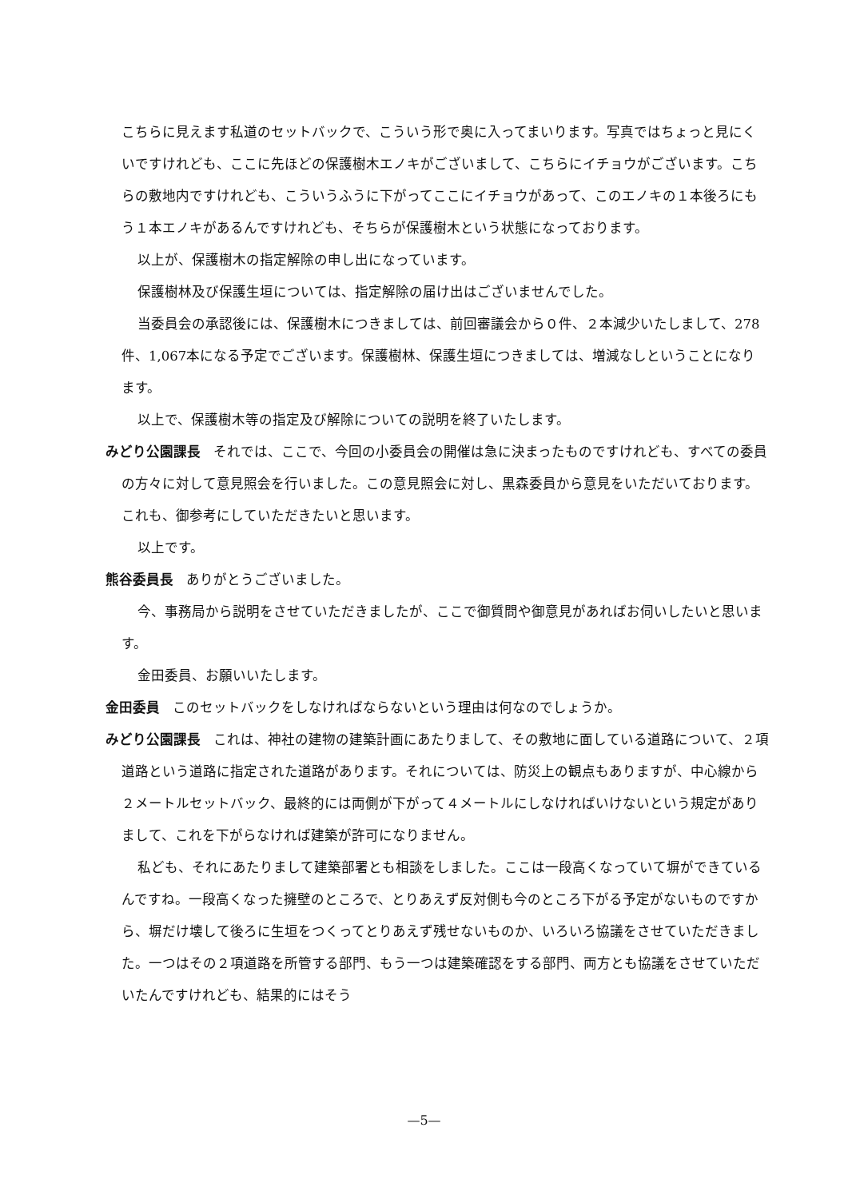こちらに見えます私道のセットバックで、こういう形で奥に入ってまいります。写真ではちょっと見にくいですけれども、ここに先ほどの保護樹木エノキがございまして、こちらにイチョウがございます。こちらの敷地内ですけれども、こういうふうに下がってここにイチョウがあって、このエノキの１本後ろにもう１本エノキがあるんですけれども、そちらが保護樹木という状態になっております。
以上が、保護樹木の指定解除の申し出になっています。
保護樹林及び保護生垣については、指定解除の届け出はございませんでした。
当委員会の承認後には、保護樹木につきましては、前回審議会から０件、２本減少いたしまして、278件、1,067本になる予定でございます。保護樹林、保護生垣につきましては、増減なしということになります。
以上で、保護樹木等の指定及び解除についての説明を終了いたします。
みどり公園課長 それでは、ここで、今回の小委員会の開催は急に決まったものですけれども、すべての委員の方々に対して意見照会を行いました。この意見照会に対し、黒森委員から意見をいただいております。これも、御参考にしていただきたいと思います。
以上です。
熊谷委員長 ありがとうございました。
今、事務局から説明をさせていただきましたが、ここで御質問や御意見があればお伺いしたいと思います。
金田委員、お願いいたします。
金田委員 このセットバックをしなければならないという理由は何なのでしょうか。
みどり公園課長 これは、神社の建物の建築計画にあたりまして、その敷地に面している道路について、２項道路という道路に指定された道路があります。それについては、防災上の観点もありますが、中心線から２メートルセットバック、最終的には両側が下がって４メートルにしなければいけないという規定がありまして、これを下がらなければ建築が許可になりません。
私ども、それにあたりまして建築部署とも相談をしました。ここは一段高くなっていて塀ができているんですね。一段高くなった擁壁のところで、とりあえず反対側も今のところ下がる予定がないものですから、塀だけ壊して後ろに生垣をつくってとりあえず残せないものか、いろいろ協議をさせていただきました。一つはその２項道路を所管する部門、もう一つは建築確認をする部門、両方とも協議をさせていただいたんですけれども、結果的にはそう
—5—